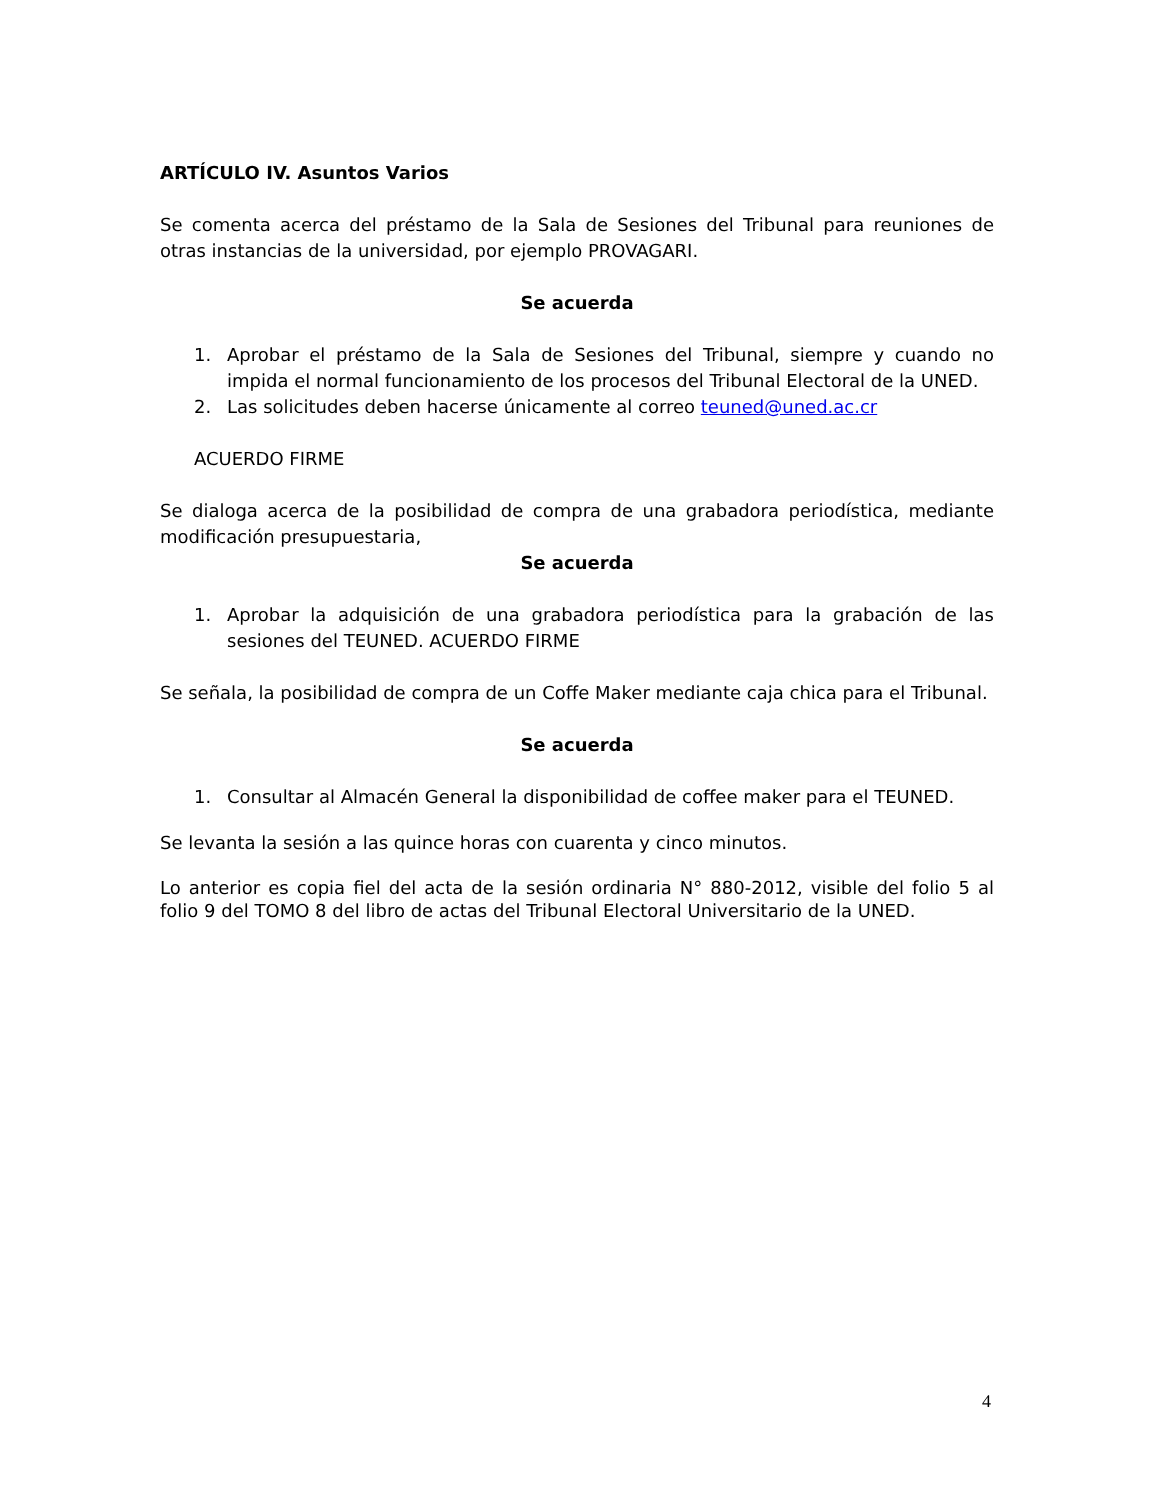ARTÍCULO IV. Asuntos Varios
Se comenta acerca del préstamo de la Sala de Sesiones del Tribunal para reuniones de otras instancias de la universidad, por ejemplo PROVAGARI.
Se acuerda
1. Aprobar el préstamo de la Sala de Sesiones del Tribunal, siempre y cuando no impida el normal funcionamiento de los procesos del Tribunal Electoral de la UNED.
2. Las solicitudes deben hacerse únicamente al correo teuned@uned.ac.cr
ACUERDO FIRME
Se dialoga acerca de la posibilidad de compra de una grabadora periodística, mediante modificación presupuestaria,
Se acuerda
1. Aprobar la adquisición de una grabadora periodística para la grabación de las sesiones del TEUNED. ACUERDO FIRME
Se señala, la posibilidad de compra de un Coffe Maker mediante caja chica para el Tribunal.
Se acuerda
1. Consultar al Almacén General la disponibilidad de coffee maker para el TEUNED.
Se levanta la sesión a las quince horas con cuarenta y cinco minutos.
Lo anterior es copia fiel del acta de la sesión ordinaria N° 880-2012, visible del folio 5 al folio 9 del TOMO 8 del libro de actas del Tribunal Electoral Universitario de la UNED.
4